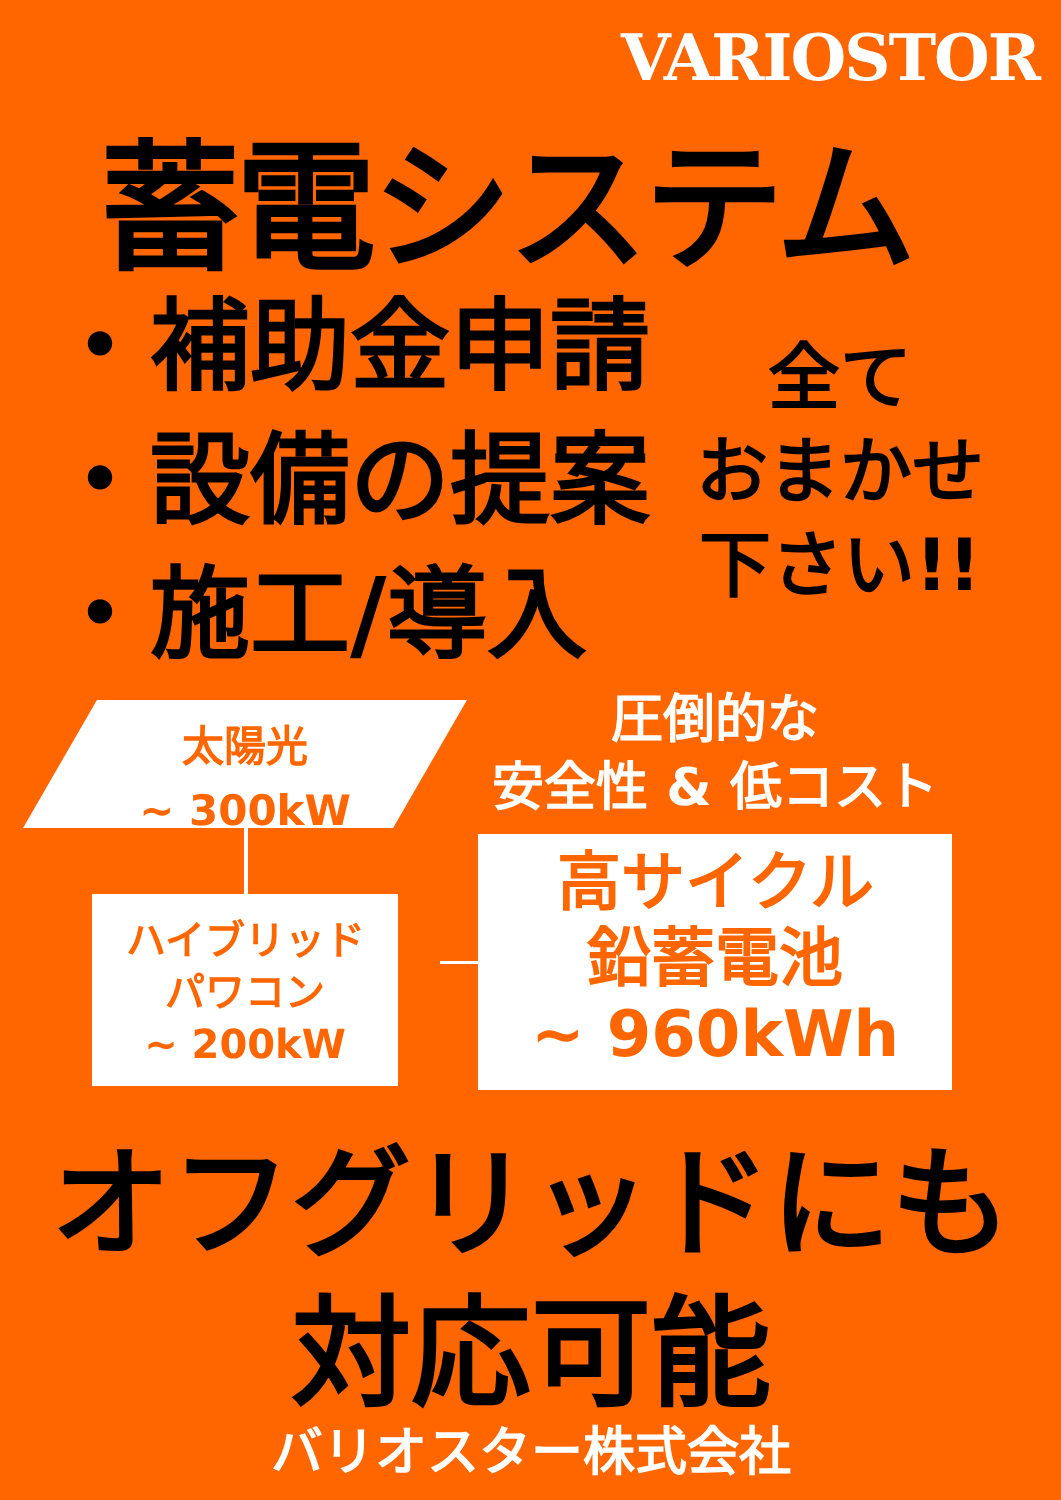VARIOSTOR
蓄電システム
・補助金申請
・設備の提案
・施工/導入
全て
おまかせ
下さい!!
太陽光
~ 300kW
ハイブリッド
パワコン
~ 200kW
圧倒的な
安全性 & 低コスト
高サイクル
鉛蓄電池
~ 960kWh
オフグリッドにも
対応可能
バリオスター株式会社